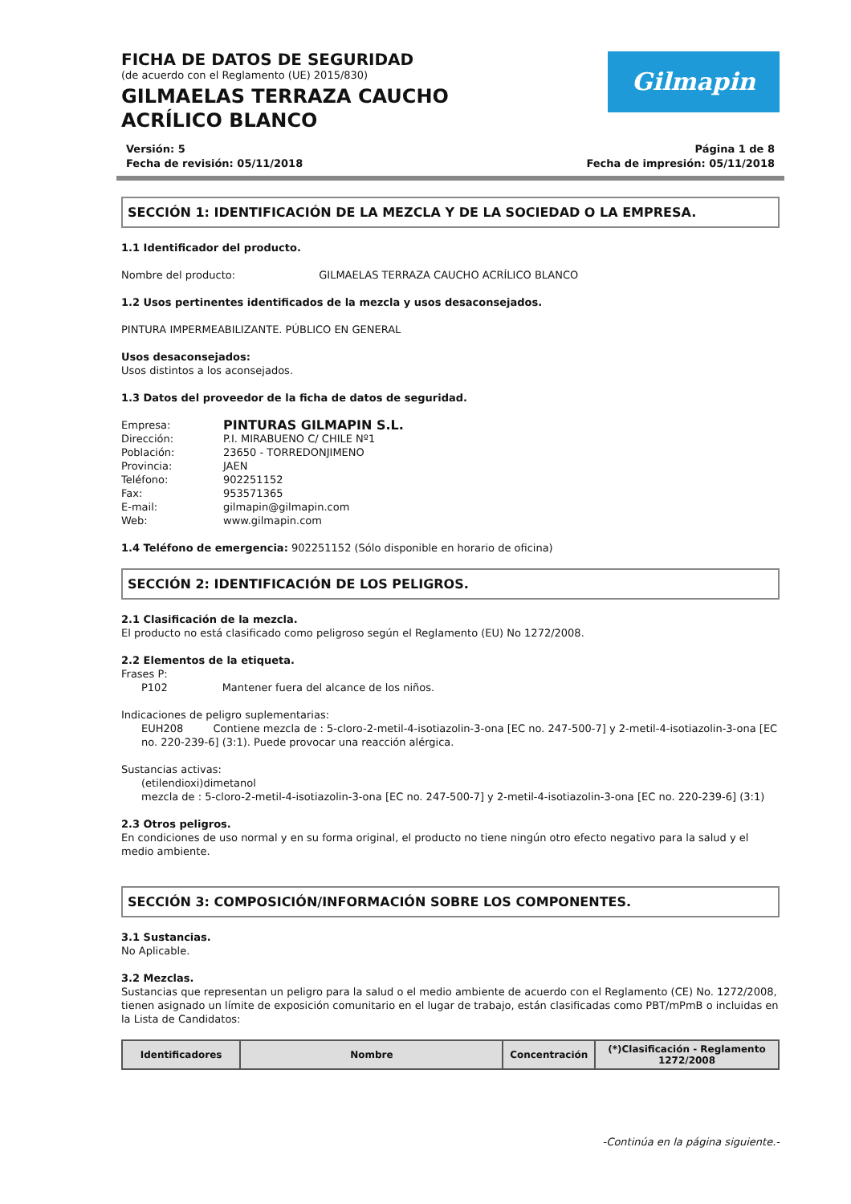Gilmapin
FICHA DE DATOS DE SEGURIDAD
(de acuerdo con el Reglamento (UE) 2015/830)
GILMAELAS TERRAZA CAUCHO ACRÍLICO BLANCO
Versión: 5 Página 1 de 8
Fecha de revisión: 05/11/2018 Fecha de impresión: 05/11/2018
SECCIÓN 1: IDENTIFICACIÓN DE LA MEZCLA Y DE LA SOCIEDAD O LA EMPRESA.
1.1 Identificador del producto.
Nombre del producto: GILMAELAS TERRAZA CAUCHO ACRÍLICO BLANCO
1.2 Usos pertinentes identificados de la mezcla y usos desaconsejados.
PINTURA IMPERMEABILIZANTE. PÚBLICO EN GENERAL
Usos desaconsejados:
Usos distintos a los aconsejados.
1.3 Datos del proveedor de la ficha de datos de seguridad.
Empresa: PINTURAS GILMAPIN S.L. Dirección: P.I. MIRABUENO C/ CHILE Nº1 Población: 23650 - TORREDONJIMENO Provincia: JAEN Teléfono: 902251152 Fax: 953571365 E-mail: gilmapin@gilmapin.com Web: www.gilmapin.com
1.4 Teléfono de emergencia: 902251152 (Sólo disponible en horario de oficina)
SECCIÓN 2: IDENTIFICACIÓN DE LOS PELIGROS.
2.1 Clasificación de la mezcla.
El producto no está clasificado como peligroso según el Reglamento (EU) No 1272/2008.
2.2 Elementos de la etiqueta.
Frases P:
P102 Mantener fuera del alcance de los niños.
Indicaciones de peligro suplementarias:
EUH208 Contiene mezcla de : 5-cloro-2-metil-4-isotiazolin-3-ona [EC no. 247-500-7] y 2-metil-4-isotiazolin-3-ona [EC no. 220-239-6] (3:1). Puede provocar una reacción alérgica.
Sustancias activas:
(etilendioxi)dimetanol
mezcla de : 5-cloro-2-metil-4-isotiazolin-3-ona [EC no. 247-500-7] y 2-metil-4-isotiazolin-3-ona [EC no. 220-239-6] (3:1)
2.3 Otros peligros.
En condiciones de uso normal y en su forma original, el producto no tiene ningún otro efecto negativo para la salud y el medio ambiente.
SECCIÓN 3: COMPOSICIÓN/INFORMACIÓN SOBRE LOS COMPONENTES.
3.1 Sustancias.
No Aplicable.
3.2 Mezclas.
Sustancias que representan un peligro para la salud o el medio ambiente de acuerdo con el Reglamento (CE) No. 1272/2008, tienen asignado un límite de exposición comunitario en el lugar de trabajo, están clasificadas como PBT/mPmB o incluidas en la Lista de Candidatos:
| Identificadores | Nombre | Concentración | (*)Clasificación - Reglamento 1272/2008 |
| --- | --- | --- | --- |
-Continúa en la página siguiente.-